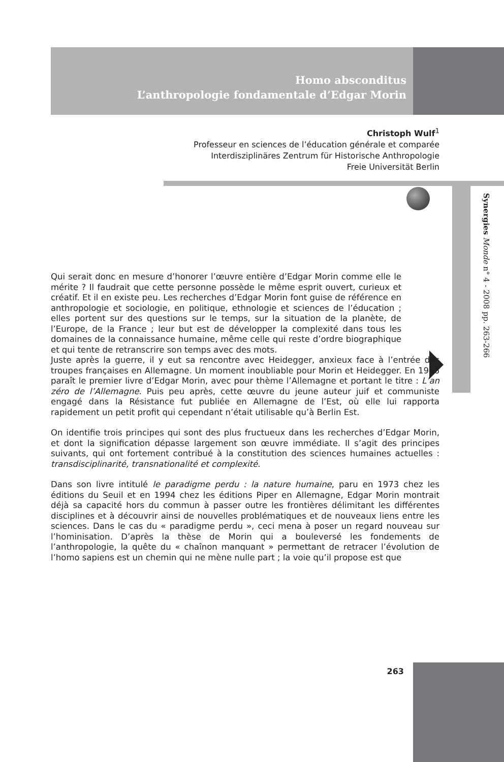Homo absconditus
L’anthropologie fondamentale d’Edgar Morin
Christoph Wulf<sup>1</sup>
Professeur en sciences de l’éducation générale et comparée
Interdisziplinäres Zentrum für Historische Anthropologie
Freie Universität Berlin
Synergies Monde n° 4 - 2008 pp. 263-266
Qui serait donc en mesure d’honorer l’œuvre entière d’Edgar Morin comme elle le mérite ? Il faudrait que cette personne possède le même esprit ouvert, curieux et créatif. Et il en existe peu. Les recherches d’Edgar Morin font guise de référence en anthropologie et sociologie, en politique, ethnologie et sciences de l’éducation ; elles portent sur des questions sur le temps, sur la situation de la planète, de l’Europe, de la France ; leur but est de développer la complexité dans tous les domaines de la connaissance humaine, même celle qui reste d’ordre biographique et qui tente de retranscrire son temps avec des mots.
Juste après la guerre, il y eut sa rencontre avec Heidegger, anxieux face à l’entrée des troupes françaises en Allemagne. Un moment inoubliable pour Morin et Heidegger. En 1946 paraît le premier livre d’Edgar Morin, avec pour thème l’Allemagne et portant le titre : L’an zéro de l’Allemagne. Puis peu après, cette œuvre du jeune auteur juif et communiste engagé dans la Résistance fut publiée en Allemagne de l’Est, où elle lui rapporta rapidement un petit profit qui cependant n’était utilisable qu’à Berlin Est.
On identifie trois principes qui sont des plus fructueux dans les recherches d’Edgar Morin, et dont la signification dépasse largement son œuvre immédiate. Il s’agit des principes suivants, qui ont fortement contribué à la constitution des sciences humaines actuelles : transdisciplinarité, transnationalité et complexité.
Dans son livre intitulé le paradigme perdu : la nature humaine, paru en 1973 chez les éditions du Seuil et en 1994 chez les éditions Piper en Allemagne, Edgar Morin montrait déjà sa capacité hors du commun à passer outre les frontières délimitant les différentes disciplines et à découvrir ainsi de nouvelles problématiques et de nouveaux liens entre les sciences. Dans le cas du « paradigme perdu », ceci mena à poser un regard nouveau sur l’hominisation. D’après la thèse de Morin qui a bouleversé les fondements de l’anthropologie, la quête du « chaînon manquant » permettant de retracer l’évolution de l’homo sapiens est un chemin qui ne mène nulle part ; la voie qu’il propose est que
263